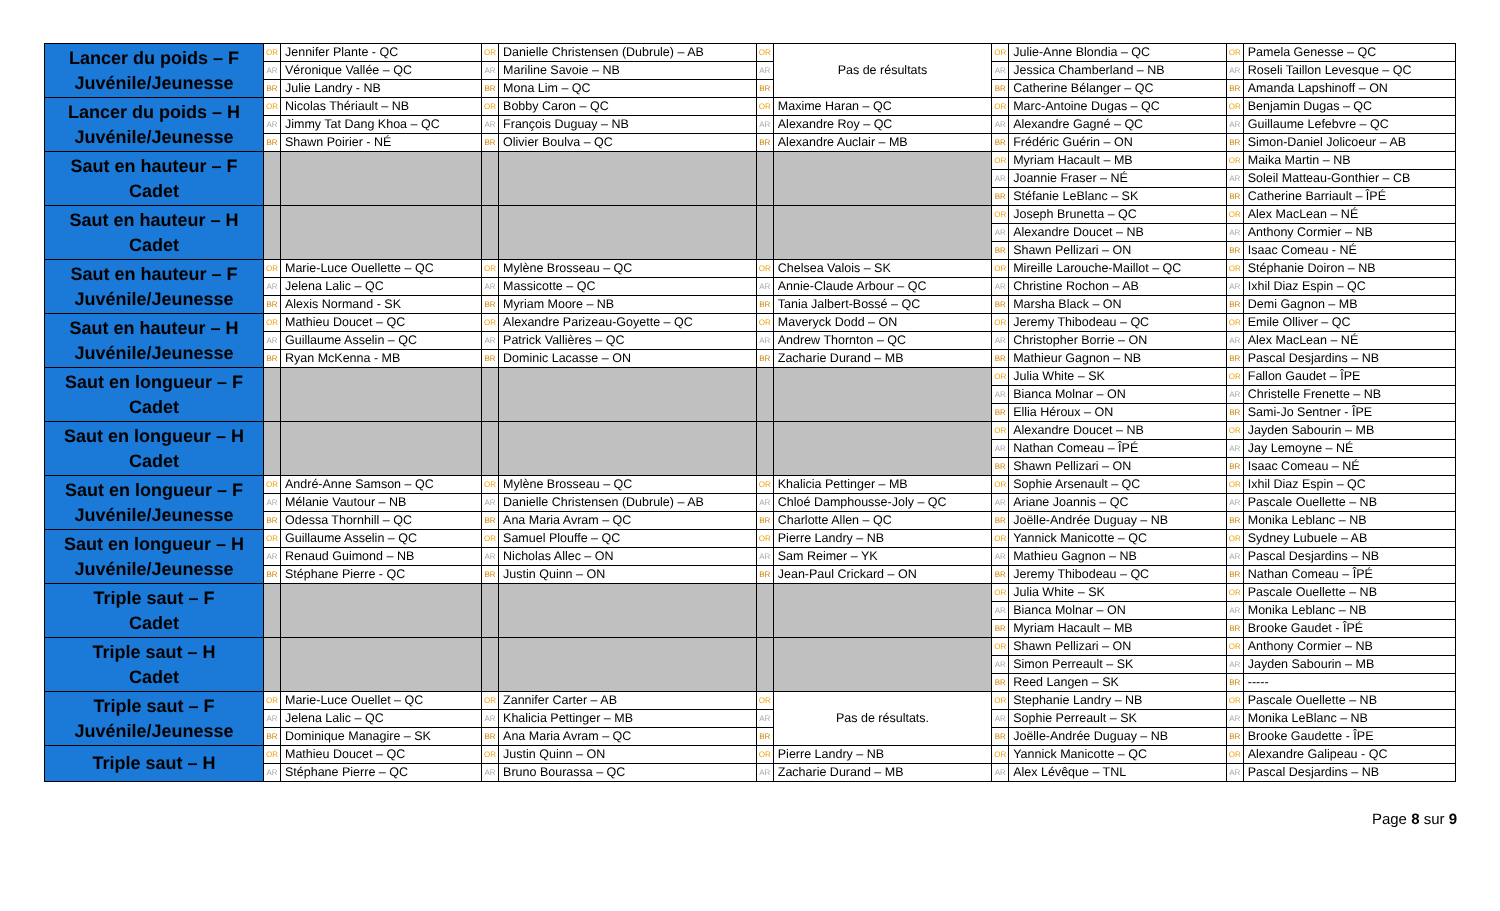| Lancer du poids – F Juvénile/Jeunesse | OR | Jennifer Plante - QC | OR | Danielle Christensen (Dubrule) – AB | OR | Pas de résultats | OR | Julie-Anne Blondia – QC | OR | Pamela Genesse – QC |
| | AR | Véronique Vallée – QC | AR | Mariline Savoie – NB | AR | | AR | Jessica Chamberland – NB | AR | Roseli Taillon Levesque – QC |
| | BR | Julie Landry - NB | BR | Mona Lim – QC | BR | | BR | Catherine Bélanger – QC | BR | Amanda Lapshinoff – ON |
| Lancer du poids – H Juvénile/Jeunesse | OR | Nicolas Thériault – NB | OR | Bobby Caron – QC | OR | Maxime Haran – QC | OR | Marc-Antoine Dugas – QC | OR | Benjamin Dugas – QC |
| | AR | Jimmy Tat Dang Khoa – QC | AR | François Duguay – NB | AR | Alexandre Roy – QC | AR | Alexandre Gagné – QC | AR | Guillaume Lefebvre – QC |
| | BR | Shawn Poirier - NÉ | BR | Olivier Boulva – QC | BR | Alexandre Auclair – MB | BR | Frédéric Guérin – ON | BR | Simon-Daniel Jolicoeur – AB |
| Saut en hauteur – F Cadet | | | | | | | OR | Myriam Hacault – MB | OR | Maika Martin – NB |
| | | | | | | | AR | Joannie Fraser – NÉ | AR | Soleil Matteau-Gonthier – CB |
| | | | | | | | BR | Stéfanie LeBlanc – SK | BR | Catherine Barriault – ÎPÉ |
| Saut en hauteur – H Cadet | | | | | | | OR | Joseph Brunetta – QC | OR | Alex MacLean – NÉ |
| | | | | | | | AR | Alexandre Doucet – NB | AR | Anthony Cormier – NB |
| | | | | | | | BR | Shawn Pellizari – ON | BR | Isaac Comeau - NÉ |
| Saut en hauteur – F Juvénile/Jeunesse | OR | Marie-Luce Ouellette – QC | OR | Mylène Brosseau – QC | OR | Chelsea Valois – SK | OR | Mireille Larouche-Maillot – QC | OR | Stéphanie Doiron – NB |
| | AR | Jelena Lalic – QC | AR | Massicotte – QC | AR | Annie-Claude Arbour – QC | AR | Christine Rochon – AB | AR | Ixhil Diaz Espin – QC |
| | BR | Alexis Normand - SK | BR | Myriam Moore – NB | BR | Tania Jalbert-Bossé – QC | BR | Marsha Black – ON | BR | Demi Gagnon – MB |
| Saut en hauteur – H Juvénile/Jeunesse | OR | Mathieu Doucet – QC | OR | Alexandre Parizeau-Goyette – QC | OR | Maveryck Dodd – ON | OR | Jeremy Thibodeau – QC | OR | Emile Olliver – QC |
| | AR | Guillaume Asselin – QC | AR | Patrick Vallières – QC | AR | Andrew Thornton – QC | AR | Christopher Borrie – ON | AR | Alex MacLean – NÉ |
| | BR | Ryan McKenna - MB | BR | Dominic Lacasse – ON | BR | Zacharie Durand – MB | BR | Mathieur Gagnon – NB | BR | Pascal Desjardins – NB |
| Saut en longueur – F Cadet | | | | | | | OR | Julia White – SK | OR | Fallon Gaudet – ÎPE |
| | | | | | | | AR | Bianca Molnar – ON | AR | Christelle Frenette – NB |
| | | | | | | | BR | Ellia Héroux – ON | BR | Sami-Jo Sentner - ÎPE |
| Saut en longueur – H Cadet | | | | | | | OR | Alexandre Doucet – NB | OR | Jayden Sabourin – MB |
| | | | | | | | AR | Nathan Comeau – ÎPÉ | AR | Jay Lemoyne – NÉ |
| | | | | | | | BR | Shawn Pellizari – ON | BR | Isaac Comeau – NÉ |
| Saut en longueur – F Juvénile/Jeunesse | OR | André-Anne Samson – QC | OR | Mylène Brosseau – QC | OR | Khalicia Pettinger – MB | OR | Sophie Arsenault – QC | OR | Ixhil Diaz Espin – QC |
| | AR | Mélanie Vautour – NB | AR | Danielle Christensen (Dubrule) – AB | AR | Chloé Damphousse-Joly – QC | AR | Ariane Joannis – QC | AR | Pascale Ouellette – NB |
| | BR | Odessa Thornhill – QC | BR | Ana Maria Avram – QC | BR | Charlotte Allen – QC | BR | Joëlle-Andrée Duguay – NB | BR | Monika Leblanc – NB |
| Saut en longueur – H Juvénile/Jeunesse | OR | Guillaume Asselin – QC | OR | Samuel Plouffe – QC | OR | Pierre Landry – NB | OR | Yannick Manicotte – QC | OR | Sydney Lubuele – AB |
| | AR | Renaud Guimond – NB | AR | Nicholas Allec – ON | AR | Sam Reimer – YK | AR | Mathieu Gagnon – NB | AR | Pascal Desjardins – NB |
| | BR | Stéphane Pierre - QC | BR | Justin Quinn – ON | BR | Jean-Paul Crickard – ON | BR | Jeremy Thibodeau – QC | BR | Nathan Comeau – ÎPÉ |
| Triple saut – F Cadet | | | | | | | OR | Julia White – SK | OR | Pascale Ouellette – NB |
| | | | | | | | AR | Bianca Molnar – ON | AR | Monika Leblanc – NB |
| | | | | | | | BR | Myriam Hacault – MB | BR | Brooke Gaudet - ÎPÉ |
| Triple saut – H Cadet | | | | | | | OR | Shawn Pellizari – ON | OR | Anthony Cormier – NB |
| | | | | | | | AR | Simon Perreault – SK | AR | Jayden Sabourin – MB |
| | | | | | | | BR | Reed Langen – SK | BR | ----- |
| Triple saut – F Juvénile/Jeunesse | OR | Marie-Luce Ouellet – QC | OR | Zannifer Carter – AB | OR | Pas de résultats. | OR | Stephanie Landry – NB | OR | Pascale Ouellette – NB |
| | AR | Jelena Lalic – QC | AR | Khalicia Pettinger – MB | AR | | AR | Sophie Perreault – SK | AR | Monika LeBlanc – NB |
| | BR | Dominique Managire – SK | BR | Ana Maria Avram – QC | BR | | BR | Joëlle-Andrée Duguay – NB | BR | Brooke Gaudette - ÎPE |
| Triple saut – H | OR | Mathieu Doucet – QC | OR | Justin Quinn – ON | OR | Pierre Landry – NB | OR | Yannick Manicotte – QC | OR | Alexandre Galipeau - QC |
| | AR | Stéphane Pierre – QC | AR | Bruno Bourassa – QC | AR | Zacharie Durand – MB | AR | Alex Lévêque – TNL | AR | Pascal Desjardins – NB |
Page 8 sur 9